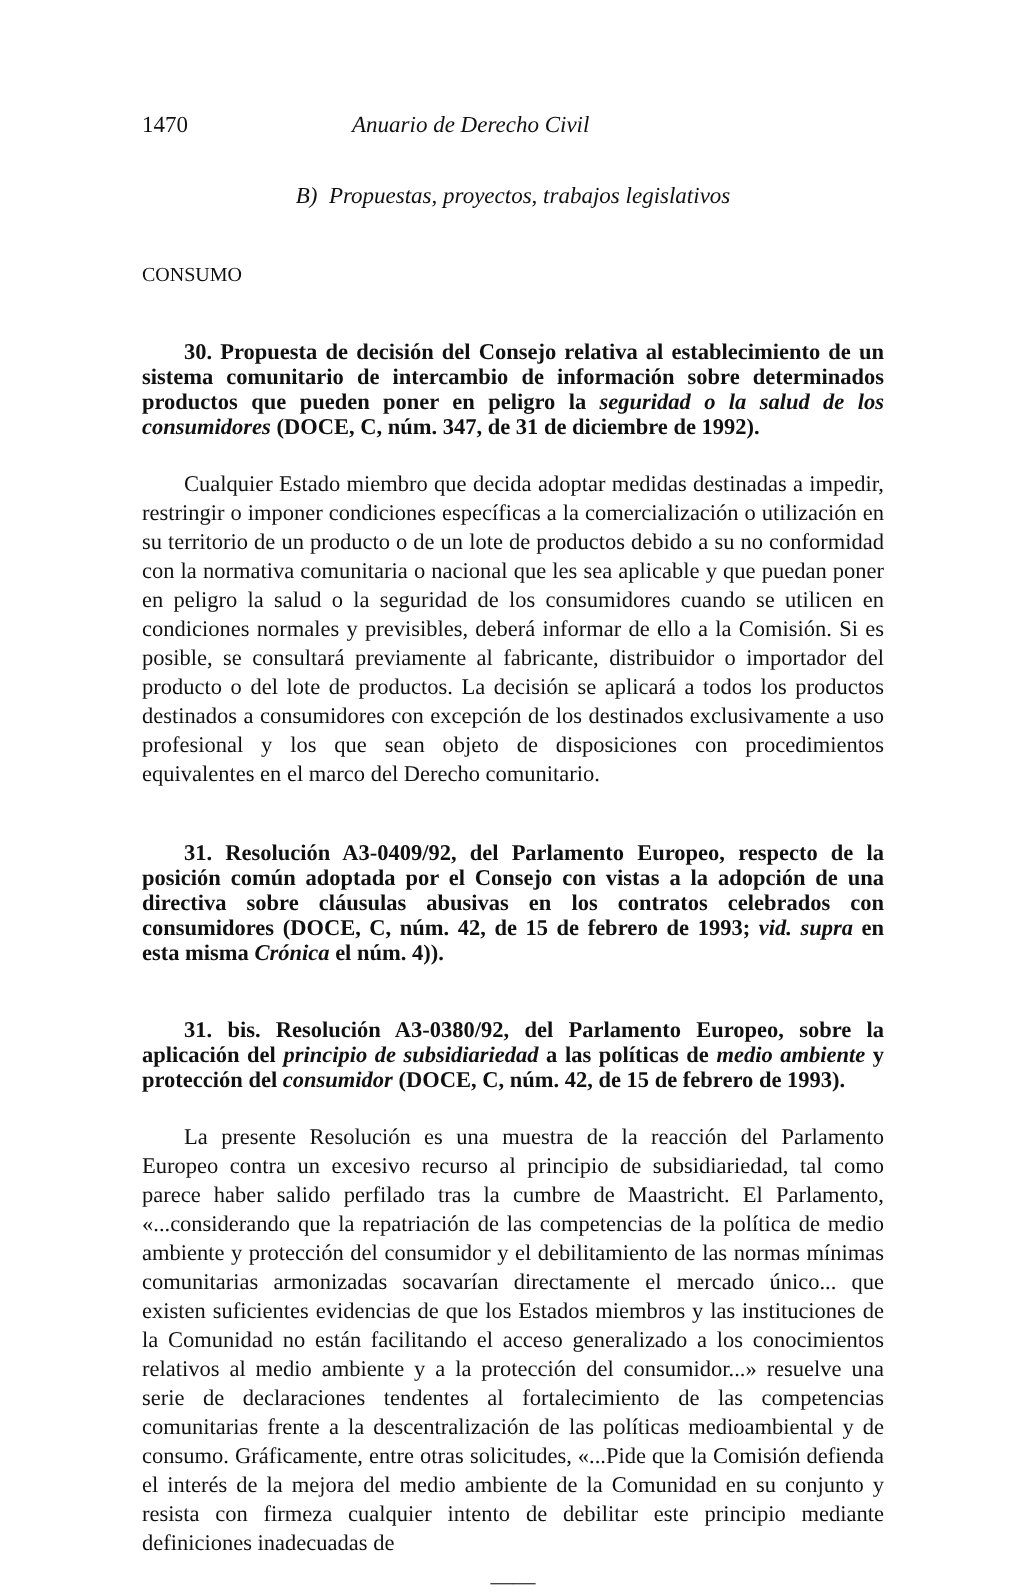1470 Anuario de Derecho Civil
B) Propuestas, proyectos, trabajos legislativos
CONSUMO
30. Propuesta de decisión del Consejo relativa al establecimiento de un sistema comunitario de intercambio de información sobre determinados productos que pueden poner en peligro la seguridad o la salud de los consumidores (DOCE, C, núm. 347, de 31 de diciembre de 1992).
Cualquier Estado miembro que decida adoptar medidas destinadas a impedir, restringir o imponer condiciones específicas a la comercialización o utilización en su territorio de un producto o de un lote de productos debido a su no conformidad con la normativa comunitaria o nacional que les sea aplicable y que puedan poner en peligro la salud o la seguridad de los consumidores cuando se utilicen en condiciones normales y previsibles, deberá informar de ello a la Comisión. Si es posible, se consultará previamente al fabricante, distribuidor o importador del producto o del lote de productos. La decisión se aplicará a todos los productos destinados a consumidores con excepción de los destinados exclusivamente a uso profesional y los que sean objeto de disposiciones con procedimientos equivalentes en el marco del Derecho comunitario.
31. Resolución A3-0409/92, del Parlamento Europeo, respecto de la posición común adoptada por el Consejo con vistas a la adopción de una directiva sobre cláusulas abusivas en los contratos celebrados con consumidores (DOCE, C, núm. 42, de 15 de febrero de 1993; vid. supra en esta misma Crónica el núm. 4)).
31. bis. Resolución A3-0380/92, del Parlamento Europeo, sobre la aplicación del principio de subsidiariedad a las políticas de medio ambiente y protección del consumidor (DOCE, C, núm. 42, de 15 de febrero de 1993).
La presente Resolución es una muestra de la reacción del Parlamento Europeo contra un excesivo recurso al principio de subsidiariedad, tal como parece haber salido perfilado tras la cumbre de Maastricht. El Parlamento, «...considerando que la repatriación de las competencias de la política de medio ambiente y protección del consumidor y el debilitamiento de las normas mínimas comunitarias armonizadas socavarían directamente el mercado único... que existen suficientes evidencias de que los Estados miembros y las instituciones de la Comunidad no están facilitando el acceso generalizado a los conocimientos relativos al medio ambiente y a la protección del consumidor...» resuelve una serie de declaraciones tendentes al fortalecimiento de las competencias comunitarias frente a la descentralización de las políticas medioambiental y de consumo. Gráficamente, entre otras solicitudes, «...Pide que la Comisión defienda el interés de la mejora del medio ambiente de la Comunidad en su conjunto y resista con firmeza cualquier intento de debilitar este principio mediante definiciones inadecuadas de
——